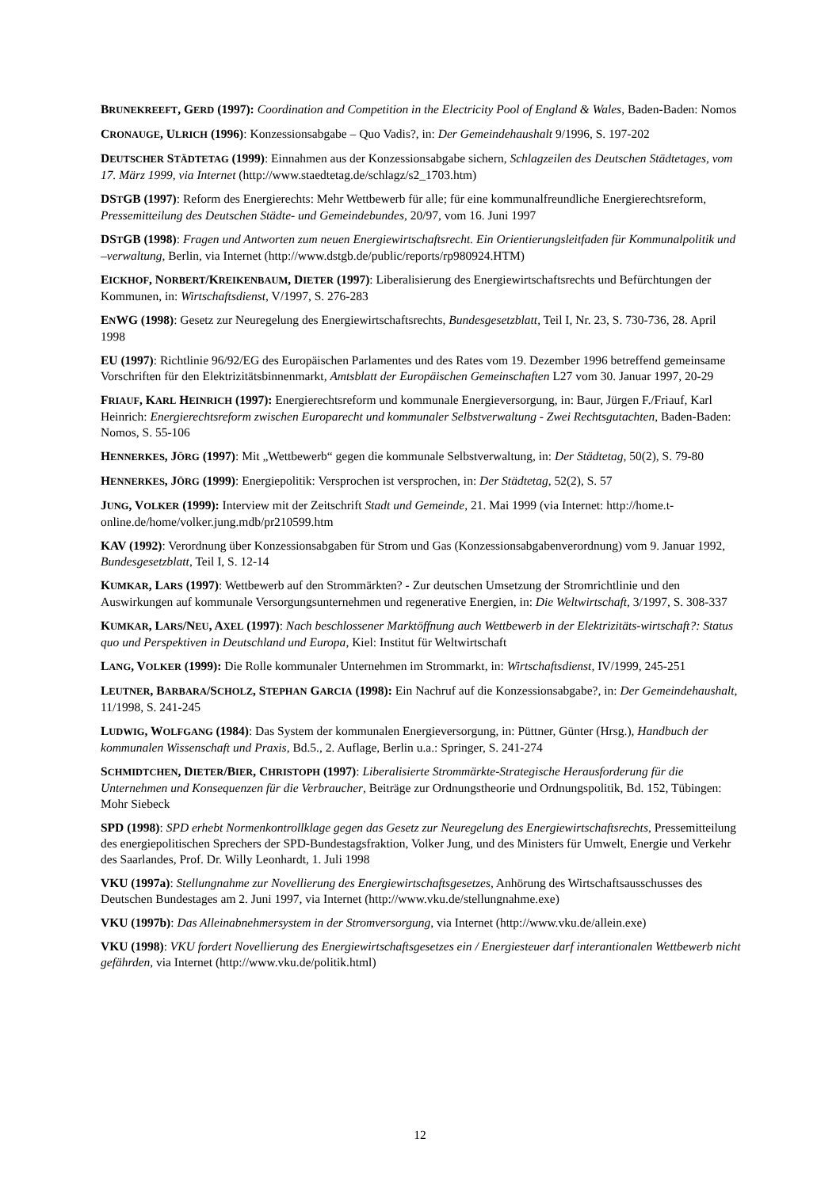BRUNEKREEFT, GERD (1997): Coordination and Competition in the Electricity Pool of England & Wales, Baden-Baden: Nomos
CRONAUGE, ULRICH (1996): Konzessionsabgabe – Quo Vadis?, in: Der Gemeindehaushalt 9/1996, S. 197-202
DEUTSCHER STÄDTETAG (1999): Einnahmen aus der Konzessionsabgabe sichern, Schlagzeilen des Deutschen Städtetages, vom 17. März 1999, via Internet (http://www.staedtetag.de/schlagz/s2_1703.htm)
DSTGB (1997): Reform des Energierechts: Mehr Wettbewerb für alle; für eine kommunalfreundliche Energierechtsreform, Pressemitteilung des Deutschen Städte- und Gemeindebundes, 20/97, vom 16. Juni 1997
DSTGB (1998): Fragen und Antworten zum neuen Energiewirtschaftsrecht. Ein Orientierungsleitfaden für Kommunalpolitik und –verwaltung, Berlin, via Internet (http://www.dstgb.de/public/reports/rp980924.HTM)
EICKHOF, NORBERT/KREIKENBAUM, DIETER (1997): Liberalisierung des Energiewirtschaftsrechts und Befürchtungen der Kommunen, in: Wirtschaftsdienst, V/1997, S. 276-283
ENWG (1998): Gesetz zur Neuregelung des Energiewirtschaftsrechts, Bundesgesetzblatt, Teil I, Nr. 23, S. 730-736, 28. April 1998
EU (1997): Richtlinie 96/92/EG des Europäischen Parlamentes und des Rates vom 19. Dezember 1996 betreffend gemeinsame Vorschriften für den Elektrizitätsbinnenmarkt, Amtsblatt der Europäischen Gemeinschaften L27 vom 30. Januar 1997, 20-29
FRIAUF, KARL HEINRICH (1997): Energierechtsreform und kommunale Energieversorgung, in: Baur, Jürgen F./Friauf, Karl Heinrich: Energierechtsreform zwischen Europarecht und kommunaler Selbstverwaltung - Zwei Rechtsgutachten, Baden-Baden: Nomos, S. 55-106
HENNERKES, JÖRG (1997): Mit „Wettbewerb“ gegen die kommunale Selbstverwaltung, in: Der Städtetag, 50(2), S. 79-80
HENNERKES, JÖRG (1999): Energiepolitik: Versprochen ist versprochen, in: Der Städtetag, 52(2), S. 57
JUNG, VOLKER (1999): Interview mit der Zeitschrift Stadt und Gemeinde, 21. Mai 1999 (via Internet: http://home.t-online.de/home/volker.jung.mdb/pr210599.htm
KAV (1992): Verordnung über Konzessionsabgaben für Strom und Gas (Konzessionsabgabenverordnung) vom 9. Januar 1992, Bundesgesetzblatt, Teil I, S. 12-14
KUMKAR, LARS (1997): Wettbewerb auf den Strommärkten? - Zur deutschen Umsetzung der Stromrichtlinie und den Auswirkungen auf kommunale Versorgungsunternehmen und regenerative Energien, in: Die Weltwirtschaft, 3/1997, S. 308-337
KUMKAR, LARS/NEU, AXEL (1997): Nach beschlossener Marktöffnung auch Wettbewerb in der Elektrizitäts-wirtschaft?: Status quo und Perspektiven in Deutschland und Europa, Kiel: Institut für Weltwirtschaft
LANG, VOLKER (1999): Die Rolle kommunaler Unternehmen im Strommarkt, in: Wirtschaftsdienst, IV/1999, 245-251
LEUTNER, BARBARA/SCHOLZ, STEPHAN GARCIA (1998): Ein Nachruf auf die Konzessionsabgabe?, in: Der Gemeindehaushalt, 11/1998, S. 241-245
LUDWIG, WOLFGANG (1984): Das System der kommunalen Energieversorgung, in: Püttner, Günter (Hrsg.), Handbuch der kommunalen Wissenschaft und Praxis, Bd.5., 2. Auflage, Berlin u.a.: Springer, S. 241-274
SCHMIDTCHEN, DIETER/BIER, CHRISTOPH (1997): Liberalisierte Strommärkte-Strategische Herausforderung für die Unternehmen und Konsequenzen für die Verbraucher, Beiträge zur Ordnungstheorie und Ordnungspolitik, Bd. 152, Tübingen: Mohr Siebeck
SPD (1998): SPD erhebt Normenkontrollklage gegen das Gesetz zur Neuregelung des Energiewirtschaftsrechts, Pressemitteilung des energiepolitischen Sprechers der SPD-Bundestagsfraktion, Volker Jung, und des Ministers für Umwelt, Energie und Verkehr des Saarlandes, Prof. Dr. Willy Leonhardt, 1. Juli 1998
VKU (1997a): Stellungnahme zur Novellierung des Energiewirtschaftsgesetzes, Anhörung des Wirtschaftsausschusses des Deutschen Bundestages am 2. Juni 1997, via Internet (http://www.vku.de/stellungnahme.exe)
VKU (1997b): Das Alleinabnehmersystem in der Stromversorgung, via Internet (http://www.vku.de/allein.exe)
VKU (1998): VKU fordert Novellierung des Energiewirtschaftsgesetzes ein / Energiesteuer darf interantionalen Wettbewerb nicht gefährden, via Internet (http://www.vku.de/politik.html)
12